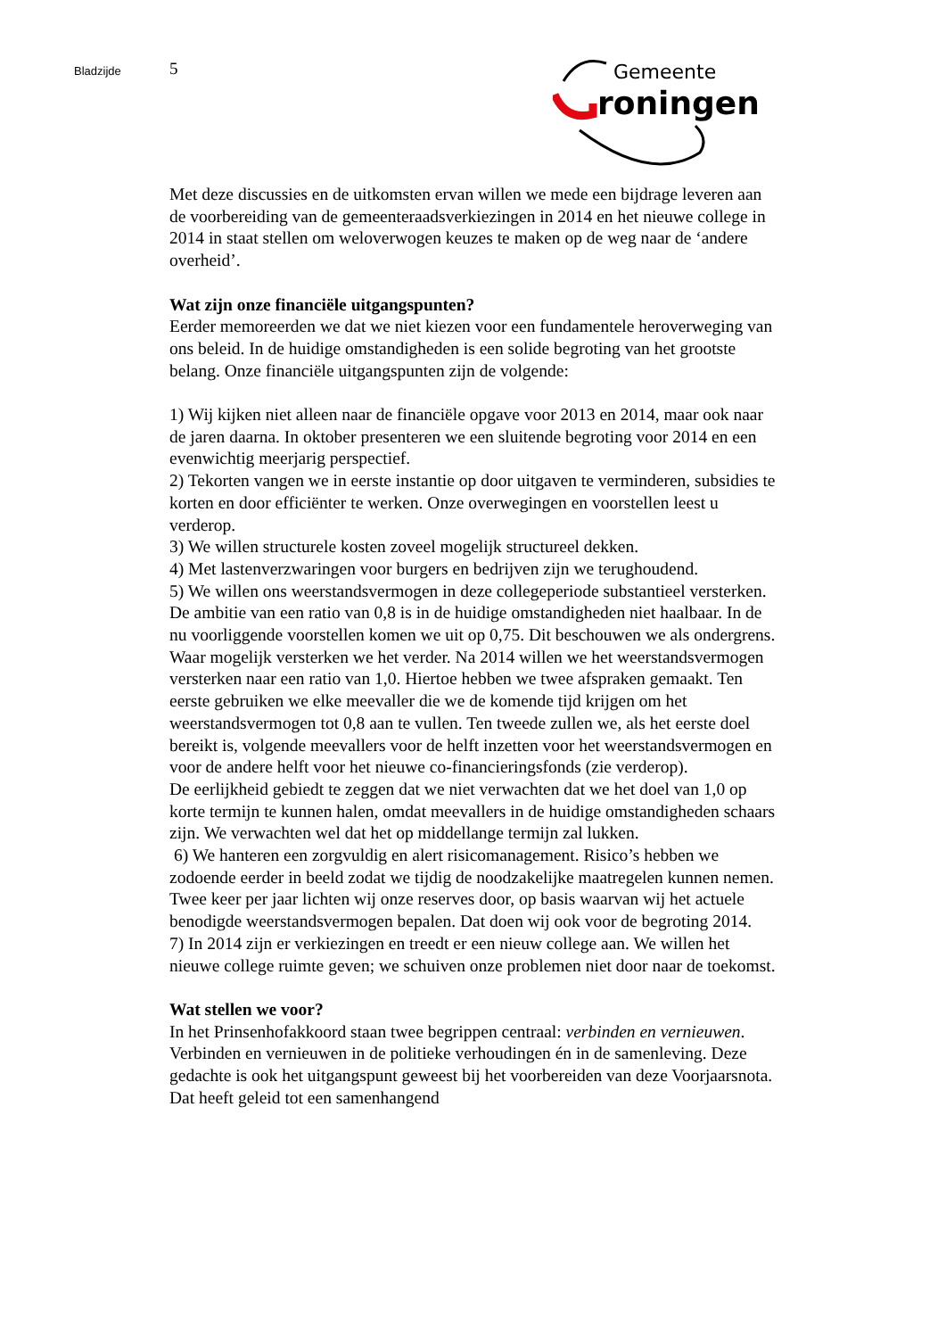Bladzijde
5
Gemeente
roningen
Met deze discussies en de uitkomsten ervan willen we mede een bijdrage leveren aan de voorbereiding van de gemeenteraadsverkiezingen in 2014 en het nieuwe college in 2014 in staat stellen om weloverwogen keuzes te maken op de weg naar de ‘andere overheid’.
Wat zijn onze financiële uitgangspunten?
Eerder memoreerden we dat we niet kiezen voor een fundamentele heroverweging van ons beleid. In de huidige omstandigheden is een solide begroting van het grootste belang. Onze financiële uitgangspunten zijn de volgende:
1) Wij kijken niet alleen naar de financiële opgave voor 2013 en 2014, maar ook naar de jaren daarna. In oktober presenteren we een sluitende begroting voor 2014 en een evenwichtig meerjarig perspectief.
2) Tekorten vangen we in eerste instantie op door uitgaven te verminderen, subsidies te korten en door efficiënter te werken. Onze overwegingen en voorstellen leest u verderop.
3) We willen structurele kosten zoveel mogelijk structureel dekken.
4) Met lastenverzwaringen voor burgers en bedrijven zijn we terughoudend.
5) We willen ons weerstandsvermogen in deze collegeperiode substantieel versterken. De ambitie van een ratio van 0,8 is in de huidige omstandigheden niet haalbaar. In de nu voorliggende voorstellen komen we uit op 0,75. Dit beschouwen we als ondergrens. Waar mogelijk versterken we het verder. Na 2014 willen we het weerstandsvermogen versterken naar een ratio van 1,0. Hiertoe hebben we twee afspraken gemaakt. Ten eerste gebruiken we elke meevaller die we de komende tijd krijgen om het weerstandsvermogen tot 0,8 aan te vullen. Ten tweede zullen we, als het eerste doel bereikt is, volgende meevallers voor de helft inzetten voor het weerstandsvermogen en voor de andere helft voor het nieuwe co-financieringsfonds (zie verderop).
De eerlijkheid gebiedt te zeggen dat we niet verwachten dat we het doel van 1,0 op korte termijn te kunnen halen, omdat meevallers in de huidige omstandigheden schaars zijn. We verwachten wel dat het op middellange termijn zal lukken.
6) We hanteren een zorgvuldig en alert risicomanagement. Risico’s hebben we zodoende eerder in beeld zodat we tijdig de noodzakelijke maatregelen kunnen nemen. Twee keer per jaar lichten wij onze reserves door, op basis waarvan wij het actuele benodigde weerstandsvermogen bepalen. Dat doen wij ook voor de begroting 2014.
7) In 2014 zijn er verkiezingen en treedt er een nieuw college aan. We willen het nieuwe college ruimte geven; we schuiven onze problemen niet door naar de toekomst.
Wat stellen we voor?
In het Prinsenhofakkoord staan twee begrippen centraal: verbinden en vernieuwen. Verbinden en vernieuwen in de politieke verhoudingen én in de samenleving. Deze gedachte is ook het uitgangspunt geweest bij het voorbereiden van deze Voorjaarsnota. Dat heeft geleid tot een samenhangend